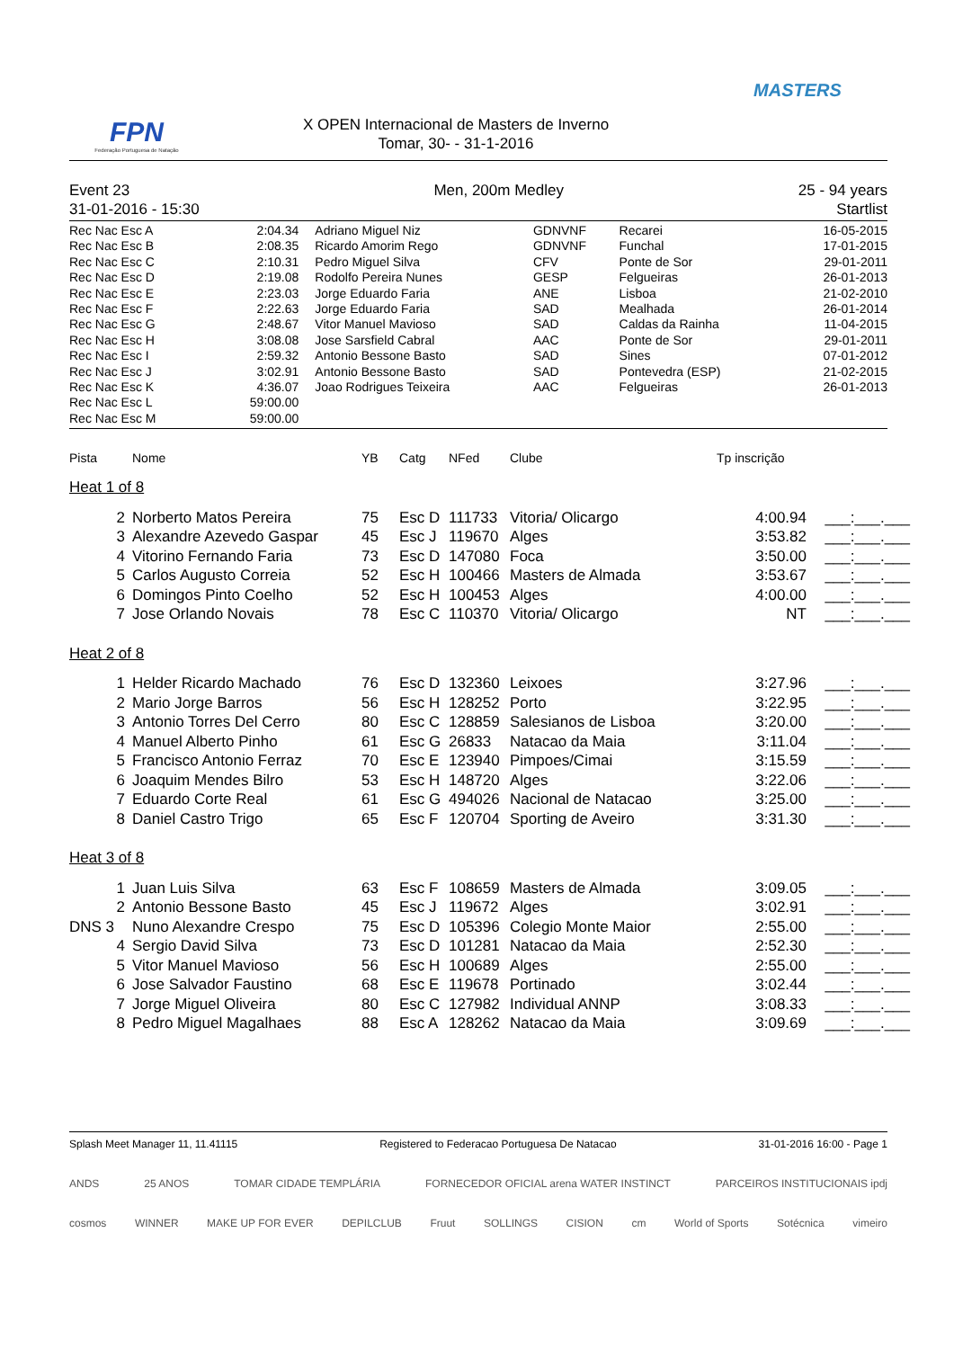FPN
Federação Portuguesa de Natação
X OPEN Internacional de Masters de Inverno
Tomar, 30- - 31-1-2016
MASTERS
Event 23
31-01-2016 - 15:30
Men, 200m Medley 25 - 94 years
Startlist
| Rec Nac Esc A | 2:04.34 | Adriano Miguel Niz | GDNVNF | Recarei | 16-05-2015 |
| Rec Nac Esc B | 2:08.35 | Ricardo Amorim Rego | GDNVNF | Funchal | 17-01-2015 |
| Rec Nac Esc C | 2:10.31 | Pedro Miguel Silva | CFV | Ponte de Sor | 29-01-2011 |
| Rec Nac Esc D | 2:19.08 | Rodolfo Pereira Nunes | GESP | Felgueiras | 26-01-2013 |
| Rec Nac Esc E | 2:23.03 | Jorge Eduardo Faria | ANE | Lisboa | 21-02-2010 |
| Rec Nac Esc F | 2:22.63 | Jorge Eduardo Faria | SAD | Mealhada | 26-01-2014 |
| Rec Nac Esc G | 2:48.67 | Vitor Manuel Mavioso | SAD | Caldas da Rainha | 11-04-2015 |
| Rec Nac Esc H | 3:08.08 | Jose Sarsfield Cabral | AAC | Ponte de Sor | 29-01-2011 |
| Rec Nac Esc I | 2:59.32 | Antonio Bessone Basto | SAD | Sines | 07-01-2012 |
| Rec Nac Esc J | 3:02.91 | Antonio Bessone Basto | SAD | Pontevedra (ESP) | 21-02-2015 |
| Rec Nac Esc K | 4:36.07 | Joao Rodrigues Teixeira | AAC | Felgueiras | 26-01-2013 |
| Rec Nac Esc L | 59:00.00 | | | | |
| Rec Nac Esc M | 59:00.00 | | | | |
| Pista | Nome | YB | Catg | NFed | Clube | Tp inscrição | |
| --- | --- | --- | --- | --- | --- | --- | --- |
| Heat 1 of 8 | | | | | | | |
| 2 | Norberto Matos Pereira | 75 | Esc D | 111733 | Vitoria/ Olicargo | 4:00.94 | ___:___.___ |
| 3 | Alexandre Azevedo Gaspar | 45 | Esc J | 119670 | Alges | 3:53.82 | ___:___.___ |
| 4 | Vitorino Fernando Faria | 73 | Esc D | 147080 | Foca | 3:50.00 | ___:___.___ |
| 5 | Carlos Augusto Correia | 52 | Esc H | 100466 | Masters de Almada | 3:53.67 | ___:___.___ |
| 6 | Domingos Pinto Coelho | 52 | Esc H | 100453 | Alges | 4:00.00 | ___:___.___ |
| 7 | Jose Orlando Novais | 78 | Esc C | 110370 | Vitoria/ Olicargo | NT | ___:___.___ |
| Heat 2 of 8 | | | | | | | |
| 1 | Helder Ricardo Machado | 76 | Esc D | 132360 | Leixoes | 3:27.96 | ___:___.___ |
| 2 | Mario Jorge Barros | 56 | Esc H | 128252 | Porto | 3:22.95 | ___:___.___ |
| 3 | Antonio Torres Del Cerro | 80 | Esc C | 128859 | Salesianos de Lisboa | 3:20.00 | ___:___.___ |
| 4 | Manuel Alberto Pinho | 61 | Esc G | 26833 | Natacao da Maia | 3:11.04 | ___:___.___ |
| 5 | Francisco Antonio Ferraz | 70 | Esc E | 123940 | Pimpoes/Cimai | 3:15.59 | ___:___.___ |
| 6 | Joaquim Mendes Bilro | 53 | Esc H | 148720 | Alges | 3:22.06 | ___:___.___ |
| 7 | Eduardo Corte Real | 61 | Esc G | 494026 | Nacional de Natacao | 3:25.00 | ___:___.___ |
| 8 | Daniel Castro Trigo | 65 | Esc F | 120704 | Sporting de Aveiro | 3:31.30 | ___:___.___ |
| Heat 3 of 8 | | | | | | | |
| 1 | Juan Luis Silva | 63 | Esc F | 108659 | Masters de Almada | 3:09.05 | ___:___.___ |
| 2 | Antonio Bessone Basto | 45 | Esc J | 119672 | Alges | 3:02.91 | ___:___.___ |
| DNS 3 | Nuno Alexandre Crespo | 75 | Esc D | 105396 | Colegio Monte Maior | 2:55.00 | ___:___.___ |
| 4 | Sergio David Silva | 73 | Esc D | 101281 | Natacao da Maia | 2:52.30 | ___:___.___ |
| 5 | Vitor Manuel Mavioso | 56 | Esc H | 100689 | Alges | 2:55.00 | ___:___.___ |
| 6 | Jose Salvador Faustino | 68 | Esc E | 119678 | Portinado | 3:02.44 | ___:___.___ |
| 7 | Jorge Miguel Oliveira | 80 | Esc C | 127982 | Individual ANNP | 3:08.33 | ___:___.___ |
| 8 | Pedro Miguel Magalhaes | 88 | Esc A | 128262 | Natacao da Maia | 3:09.69 | ___:___.___ |
Splash Meet Manager 11, 11.41115 Registered to Federacao Portuguesa De Natacao 31-01-2016 16:00 - Page 1
ANDS 25 ANOS TOMAR CIDADE TEMPLÁRIA FORNECEDOR OFICIAL arena WATER INSTINCT PARCEIROS INSTITUCIONAIS ipdj
cosmos WINNER MAKE UP FOR EVER DEPILCLUB Fruut SOLLINGS CISION cm World of Sports Sotécnica vimeiro